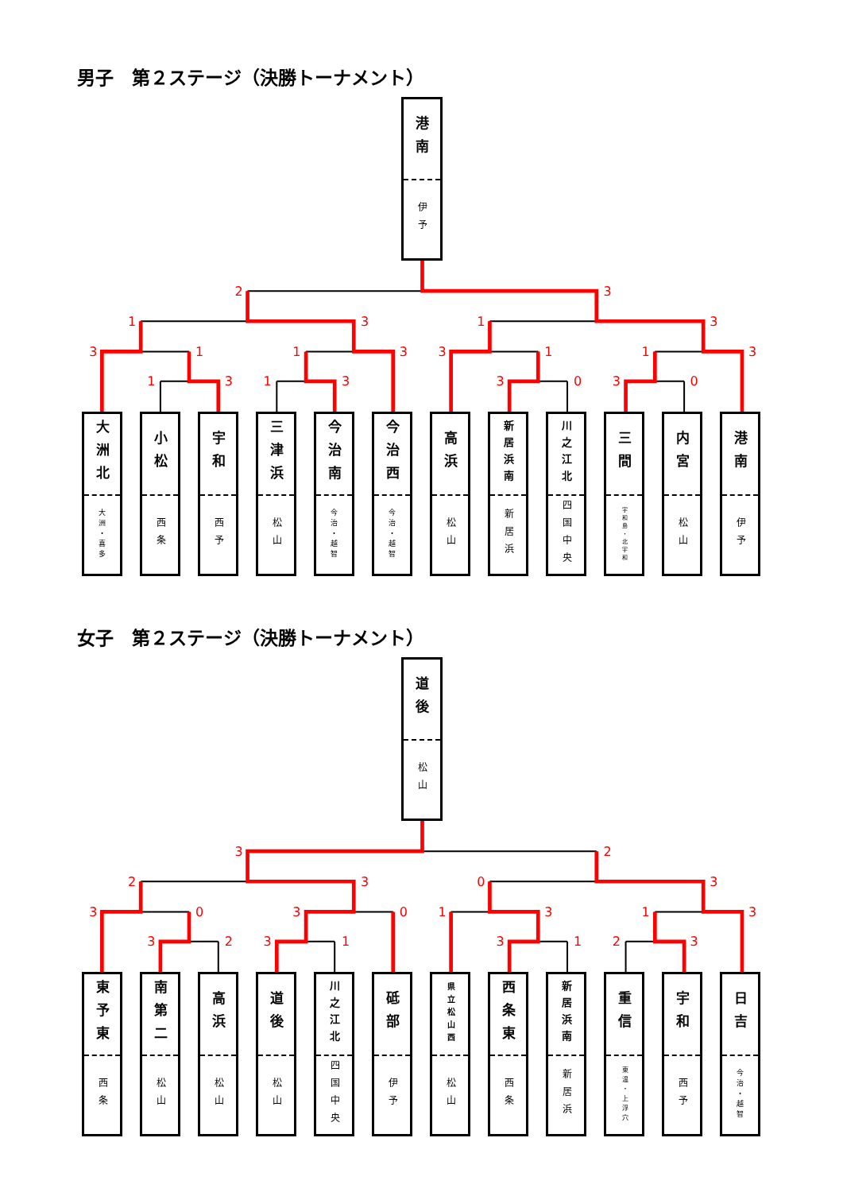男子　第２ステージ（決勝トーナメント）
港南
伊予
2
3
1
3
1
3
3
1
1
3
3
1
1
3
1
3
1
3
3
0
3
0
大洲北
大洲・喜多
小松
西条
宇和
西予
三津浜
松山
今治南
今治・越智
今治西
今治・越智
高浜
松山
新居浜南
新居浜
川之江北
四国中央
三間
宇和島・北宇和
内宮
松山
港南
伊予
女子　第２ステージ（決勝トーナメント）
道後
松山
3
2
2
3
0
3
3
0
3
0
1
3
1
3
3
2
3
1
3
1
2
3
東予東
西条
南第二
松山
高浜
松山
道後
松山
川之江北
四国中央
砥部
伊予
県立松山西
松山
西条東
西条
新居浜南
新居浜
重信
東温・上浮穴
宇和
西予
日吉
今治・越智